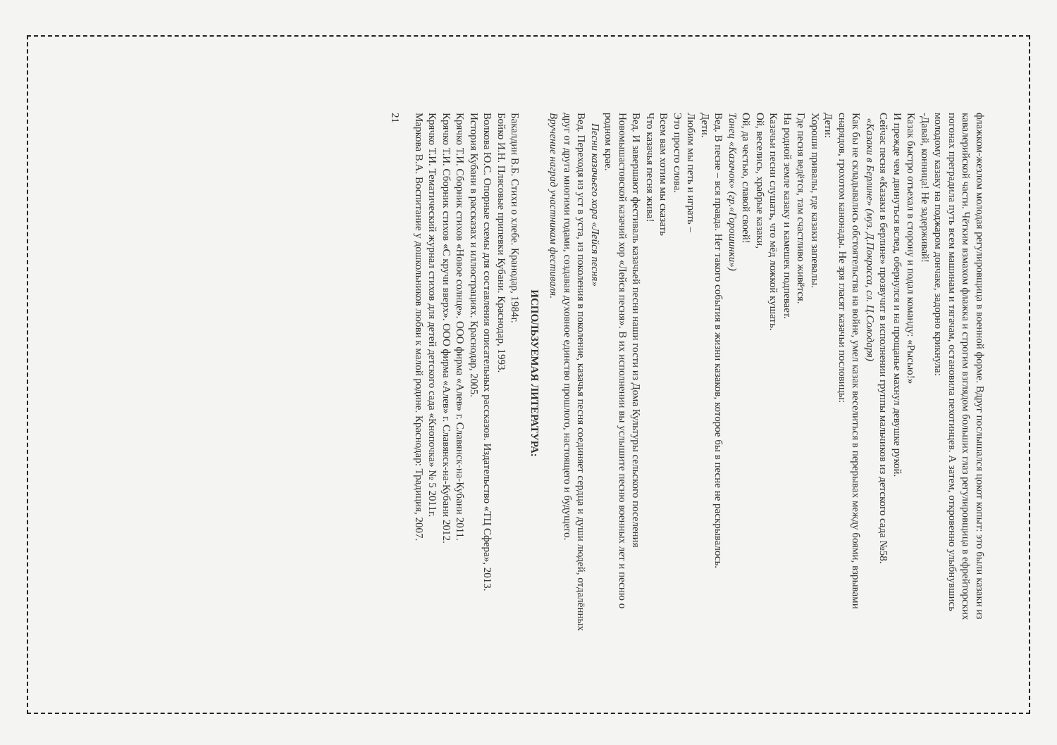флажком-жезлом молодая регулировщица в военной форме. Вдруг послышался цокот копыт: это были казаки из кавалерийской части. Чётким взмахом флажка и строгим взглядом больших глаз регулировщица в ефрейторских погонах преградила путь всем машинам и тягачам, остановила пехотинцев. А затем, откровенно улыбнувшись молодому казаку на поджаром дончаке, задорно крикнула:
-Давай, конница! Не задерживай!
Казак быстро отъехал в сторону и подал команду: «Рысью!»
И прежде чем двинуться вслед, обернулся и на прощанье махнул девушке рукой.
Сейчас песня «Казаки в берлине» прозвучит в исполнении группы мальчиков из детского сада №58.
«Казаки в Берлине» (муз. Д.Покрасса, сл. Ц.Солодаря)
Как бы не складывались обстоятельства на войне, умел казак веселиться в перерывах между боями, взрывами снарядов, грохотом канонады. Не зря гласят казачьи пословицы:
Дети:
Хороши привалы, где казаки запевалы.
Где песня ведётся, там счастливо живётся.
На родной земле казаку и камешек подпевает.
Казачьи песни слушать, что мёд ложкой кушать.
Ой, веселись, храбрые казаки,
Ой, да честью, славой своей!
Танец «Казачок» (гр.«Горошинки»)
Вед. В песне – вся правда. Нет такого события в жизни казаков, которое бы в песне не раскрывалось.
Дети.
Любим мы петь и играть –
Это просто слова.
Всем вам хотим мы сказать
Что казачья песня жива!
Вед. И завершают фестиваль казачьей песни наши гости из Дома Культуры сельского поселения Новомышастовской казачий хор «Лейся песня». В их исполнении вы услышите песню военных лет и песню о родном крае.
Песни казачьего хора «Лейся песня»
Вед. Переходя из уст в уста, из поколения в поколение, казачья песня соединяет сердца и души людей, отдалённых друг от друга многими годами, создавая духовное единство прошлого, настоящего и будущего.
Вручение наград участникам фестиваля.
ИСПОЛЬЗУЕМАЯ ЛИТЕРАТУРА:
Бакалдин В.Б. Стихи о хлебе. Кранодар, 1984г.
Бойко И.Н. Плясовые припевки Кубани. Краснодар, 1993.
Волкова Ю.С. Опорные схемы для составления описательных рассказов. Издательство «ТЦ Сфера», 2013.
История Кубани в рассказах и иллюстрациях. Краснодар, 2005.
Крячко Т.И. Сборник стихов «Новое солнце». ООО фирма «Алев» г. Славянск-на-Кубани 2011.
Крячко Т.И. Сборник стихов «С кручи вверх». ООО фирма «Алев» г. Славянск-на-Кубани 2012.
Крячко Т.И. Тематический журнал стихов для детей детского сада «Кнопочка» № 5 2011г.
Маркова В.А. Воспитание у дошкольников любви к малой родине. Краснодар: Традиция, 2007.
21